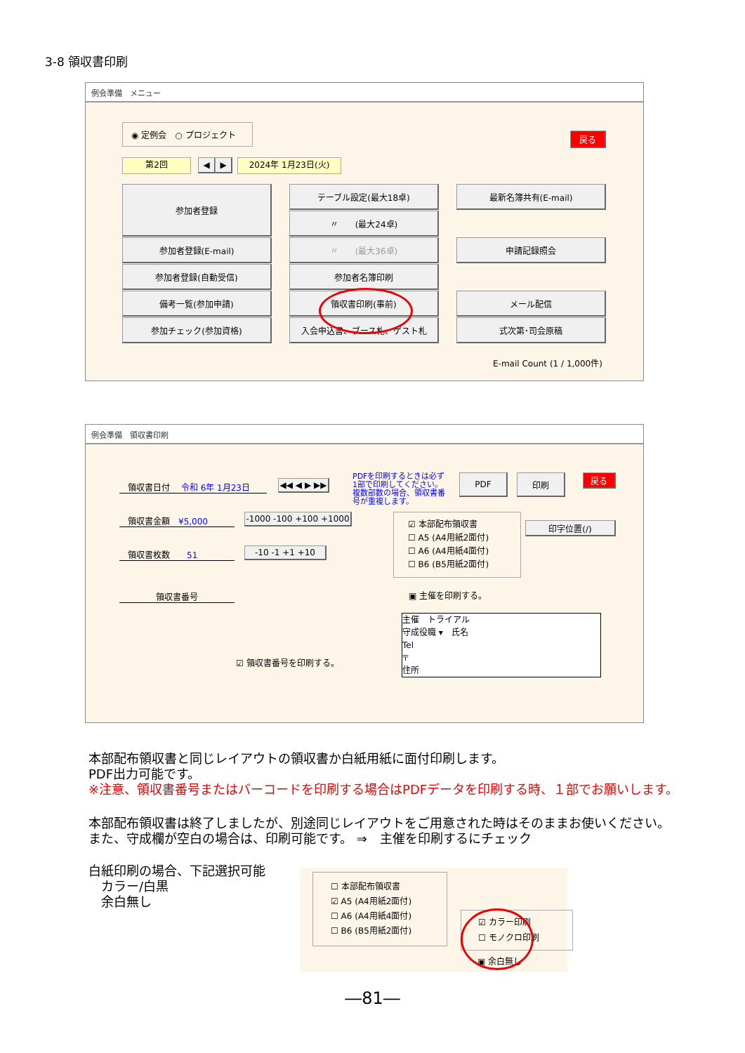3-8 領収書印刷
例会準備　メニュー
◉ 定例会　○ プロジェクト
戻る
第2回 ◀ ▶ 2024年 1月23日(火)
参加者登録
参加者登録(E-mail)
参加者登録(自動受信)
備考一覧(参加申請)
参加チェック(参加資格)
テーブル設定(最大18卓)
〃　　(最大24卓)
〃　　(最大36卓)
参加者名簿印刷
領収書印刷(事前)
入会申込書、ブース札、ゲスト札
最新名簿共有(E-mail)
申請記録照会
メール配信
式次第･司会原稿
E-mail Count (1 / 1,000件)
例会準備　領収書印刷
　領収書日付　 令和 6年 1月23日 ◀◀ ◀ ▶ ▶▶
PDFを印刷するときは必ず1部で印刷してください。複数部数の場合、領収書番号が重複します。
PDF 印刷 戻る
　領収書金額　¥5,000
-1000 -100 +100 +1000
　領収書枚数　　51 -10 -1 +1 +10
領収書番号
☑ 本部配布領収書
☐ A5 (A4用紙2面付)
☐ A6 (A4用紙4面付)
☐ B6 (B5用紙2面付)
印字位置(/)
▣ 主催を印刷する。
☑ 領収書番号を印刷する。
主催　トライアル
守成役職 ▾　氏名
Tel
〒
住所
本部配布領収書と同じレイアウトの領収書か白紙用紙に面付印刷します。
PDF出力可能です。
※注意、領収書番号またはバーコードを印刷する場合はPDFデータを印刷する時、１部でお願いします。
本部配布領収書は終了しましたが、別途同じレイアウトをご用意された時はそのままお使いください。
また、守成欄が空白の場合は、印刷可能です。 ⇒　主催を印刷するにチェック
白紙印刷の場合、下記選択可能
　カラー/白黒
　余白無し
☐ 本部配布領収書
☑ A5 (A4用紙2面付)
☐ A6 (A4用紙4面付)
☐ B6 (B5用紙2面付)
☑ カラー印刷
☐ モノクロ印刷
▣ 余白無し
―81―